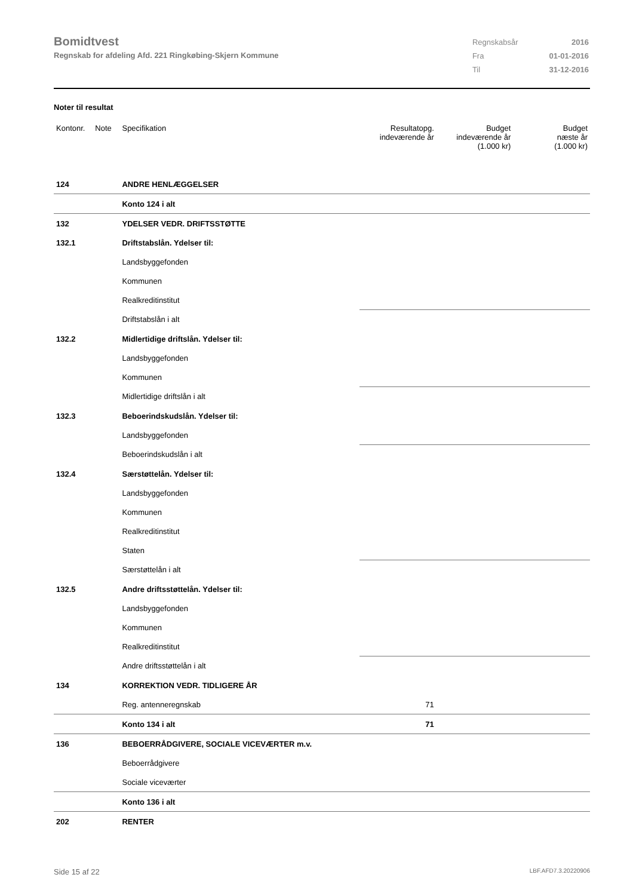Bomidtvest
Regnskab for afdeling Afd. 221 Ringkøbing-Skjern Kommune
| Regnskabsår | 2016 |
| Fra | 01-01-2016 |
| Til | 31-12-2016 |
Noter til resultat
| Kontonr. | Note | Specifikation | Resultatopg. indeværende år | Budget indeværende år (1.000 kr) | Budget næste år (1.000 kr) |
| --- | --- | --- | --- | --- | --- |
| 124 | | ANDRE HENLÆGGELSER | | | |
| | | Konto 124 i alt | | | |
| 132 | | YDELSER VEDR. DRIFTSSTØTTE | | | |
| 132.1 | | Driftstabslån. Ydelser til: | | | |
| | | Landsbyggefonden | | | |
| | | Kommunen | | | |
| | | Realkreditinstitut | | | |
| | | Driftstabslån i alt | | | |
| 132.2 | | Midlertidige driftslån. Ydelser til: | | | |
| | | Landsbyggefonden | | | |
| | | Kommunen | | | |
| | | Midlertidige driftslån i alt | | | |
| 132.3 | | Beboerindskudslån. Ydelser til: | | | |
| | | Landsbyggefonden | | | |
| | | Beboerindskudslån i alt | | | |
| 132.4 | | Særstøttelån. Ydelser til: | | | |
| | | Landsbyggefonden | | | |
| | | Kommunen | | | |
| | | Realkreditinstitut | | | |
| | | Staten | | | |
| | | Særstøttelån i alt | | | |
| 132.5 | | Andre driftsstøttelån. Ydelser til: | | | |
| | | Landsbyggefonden | | | |
| | | Kommunen | | | |
| | | Realkreditinstitut | | | |
| | | Andre driftsstøttelån i alt | | | |
| 134 | | KORREKTION VEDR. TIDLIGERE ÅR | | | |
| | | Reg. antenneregnskab | 71 | | |
| | | Konto 134 i alt | 71 | | |
| 136 | | BEBOERRÅDGIVERE, SOCIALE VICEVÆRTER m.v. | | | |
| | | Beboerrådgivere | | | |
| | | Sociale viceværter | | | |
| | | Konto 136 i alt | | | |
| 202 | | RENTER | | | |
Side 15 af 22 LBF.AFD7.3.20220906